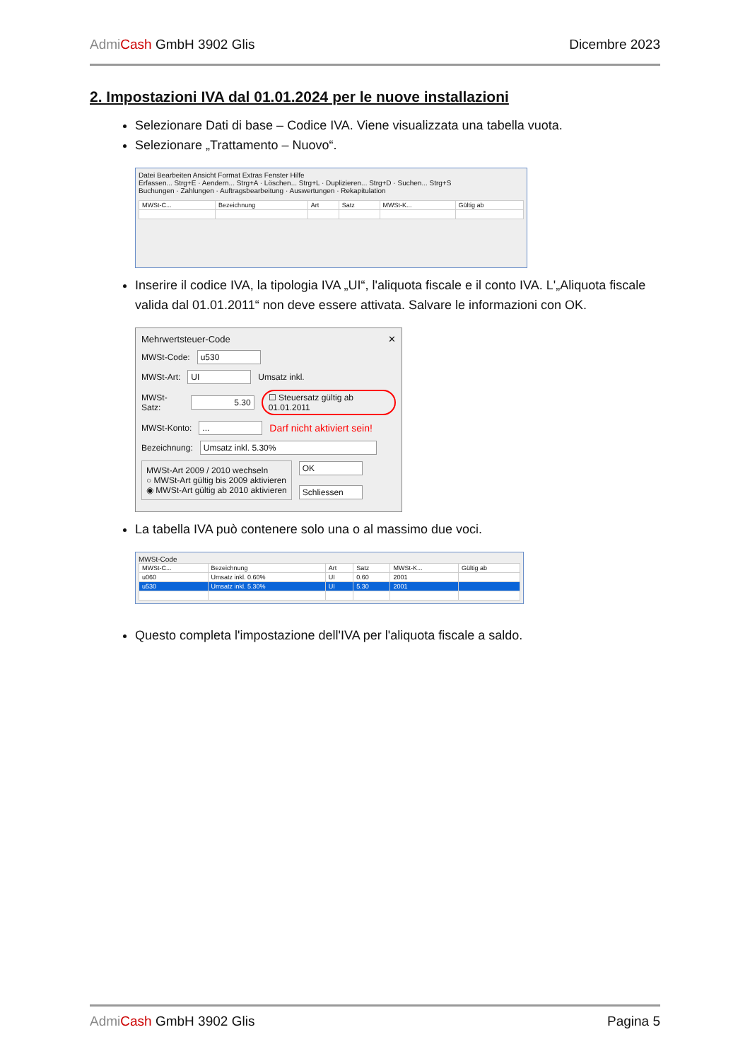Admi Cash GmbH 3902 Glis Dicembre 2023
2. Impostazioni IVA dal 01.01.2024 per le nuove installazioni
Selezionare Dati di base – Codice IVA. Viene visualizzata una tabella vuota.
Selezionare „Trattamento – Nuovo“.
Datei Bearbeiten Ansicht Format Extras Fenster Hilfe
Erfassen... Strg+E · Aendern... Strg+A · Löschen... Strg+L · Duplizieren... Strg+D · Suchen... Strg+S
Buchungen · Zahlungen · Auftragsbearbeitung · Auswertungen · Rekapitulation
| MWSt-C... | Bezeichnung | Art | Satz | MWSt-K... | Gültig ab |
| --- | --- | --- | --- | --- | --- |
Inserire il codice IVA, la tipologia IVA „UI“, l'aliquota fiscale e il conto IVA. L'„Aliquota fiscale valida dal 01.01.2011“ non deve essere attivata. Salvare le informazioni con OK.
Mehrwertsteuer-Code ✕
MWSt-Code: u530
MWSt-Art: UI Umsatz inkl.
MWSt-Satz: 5.30 ☐ Steuersatz gültig ab 01.01.2011
MWSt-Konto: ... Darf nicht aktiviert sein!
Bezeichnung: Umsatz inkl. 5.30%
MWSt-Art 2009 / 2010 wechseln
○ MWSt-Art gültig bis 2009 aktivieren
◉ MWSt-Art gültig ab 2010 aktivieren
OK
Schliessen
La tabella IVA può contenere solo una o al massimo due voci.
MWSt-Code
| MWSt-C... | Bezeichnung | Art | Satz | MWSt-K... | Gültig ab |
| --- | --- | --- | --- | --- | --- |
| u060 | Umsatz inkl. 0.60% | UI | 0.60 | 2001 | |
| u530 | Umsatz inkl. 5.30% | UI | 5.30 | 2001 | |
Questo completa l'impostazione dell'IVA per l'aliquota fiscale a saldo.
Admi Cash GmbH 3902 Glis Pagina 5